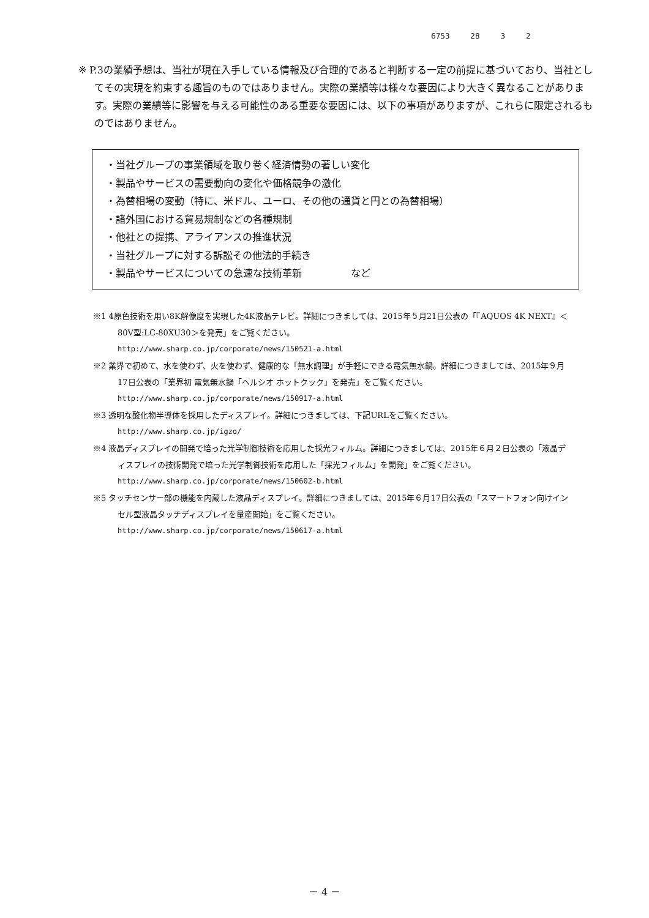6753 28 3 2
※ P.3の業績予想は、当社が現在入手している情報及び合理的であると判断する一定の前提に基づいており、当社としてその実現を約束する趣旨のものではありません。実際の業績等は様々な要因により大きく異なることがあります。実際の業績等に影響を与える可能性のある重要な要因には、以下の事項がありますが、これらに限定されるものではありません。
・当社グループの事業領域を取り巻く経済情勢の著しい変化
・製品やサービスの需要動向の変化や価格競争の激化
・為替相場の変動（特に、米ドル、ユーロ、その他の通貨と円との為替相場）
・諸外国における貿易規制などの各種規制
・他社との提携、アライアンスの推進状況
・当社グループに対する訴訟その他法的手続き
・製品やサービスについての急速な技術革新　　　　　など
※1 4原色技術を用い8K解像度を実現した4K液晶テレビ。詳細につきましては、2015年５月21日公表の「『AQUOS 4K NEXT』＜80V型:LC-80XU30＞を発売」をご覧ください。
http://www.sharp.co.jp/corporate/news/150521-a.html
※2 業界で初めて、水を使わず、火を使わず、健康的な「無水調理」が手軽にできる電気無水鍋。詳細につきましては、2015年９月17日公表の「業界初 電気無水鍋「ヘルシオ ホットクック」を発売」をご覧ください。
http://www.sharp.co.jp/corporate/news/150917-a.html
※3 透明な酸化物半導体を採用したディスプレイ。詳細につきましては、下記URLをご覧ください。
http://www.sharp.co.jp/igzo/
※4 液晶ディスプレイの開発で培った光学制御技術を応用した採光フィルム。詳細につきましては、2015年６月２日公表の「液晶ディスプレイの技術開発で培った光学制御技術を応用した「採光フィルム」を開発」をご覧ください。
http://www.sharp.co.jp/corporate/news/150602-b.html
※5 タッチセンサー部の機能を内蔵した液晶ディスプレイ。詳細につきましては、2015年６月17日公表の「スマートフォン向けインセル型液晶タッチディスプレイを量産開始」をご覧ください。
http://www.sharp.co.jp/corporate/news/150617-a.html
－ 4 －